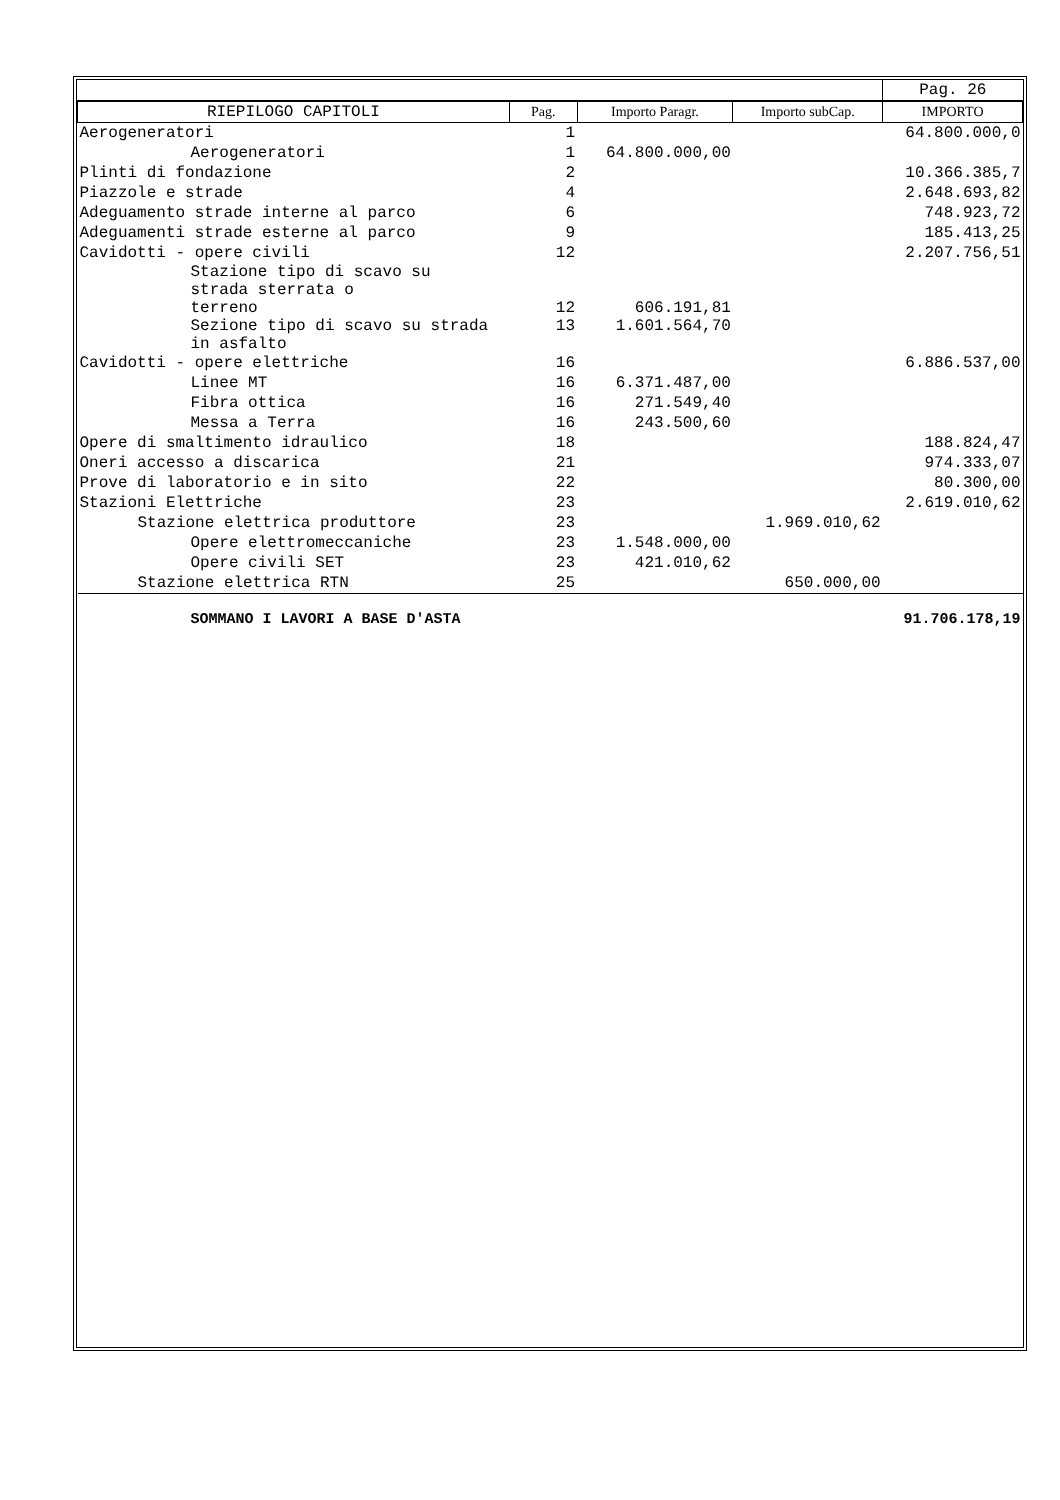| | | | | Pag. 26 |
| RIEPILOGO CAPITOLI | Pag. | Importo Paragr. | Importo subCap. | IMPORTO |
| Aerogeneratori | 1 | | | 64.800.000,0 |
| Aerogeneratori | 1 | 64.800.000,00 | | |
| Plinti di fondazione | 2 | | | 10.366.385,7 |
| Piazzole e strade | 4 | | | 2.648.693,82 |
| Adeguamento strade interne al parco | 6 | | | 748.923,72 |
| Adeguamenti strade esterne al parco | 9 | | | 185.413,25 |
| Cavidotti - opere civili | 12 | | | 2.207.756,51 |
| Stazione tipo di scavo su strada sterrata o terreno | 12 | 606.191,81 | | |
| Sezione tipo di scavo su strada in asfalto | 13 | 1.601.564,70 | | |
| Cavidotti - opere elettriche | 16 | | | 6.886.537,00 |
| Linee MT | 16 | 6.371.487,00 | | |
| Fibra ottica | 16 | 271.549,40 | | |
| Messa a Terra | 16 | 243.500,60 | | |
| Opere di smaltimento idraulico | 18 | | | 188.824,47 |
| Oneri accesso a discarica | 21 | | | 974.333,07 |
| Prove di laboratorio e in sito | 22 | | | 80.300,00 |
| Stazioni Elettriche | 23 | | | 2.619.010,62 |
| Stazione elettrica produttore | 23 | | 1.969.010,62 | |
| Opere elettromeccaniche | 23 | 1.548.000,00 | | |
| Opere civili SET | 23 | 421.010,62 | | |
| Stazione elettrica RTN | 25 | | 650.000,00 | |
| SOMMANO I LAVORI A BASE D'ASTA | | | | 91.706.178,19 |